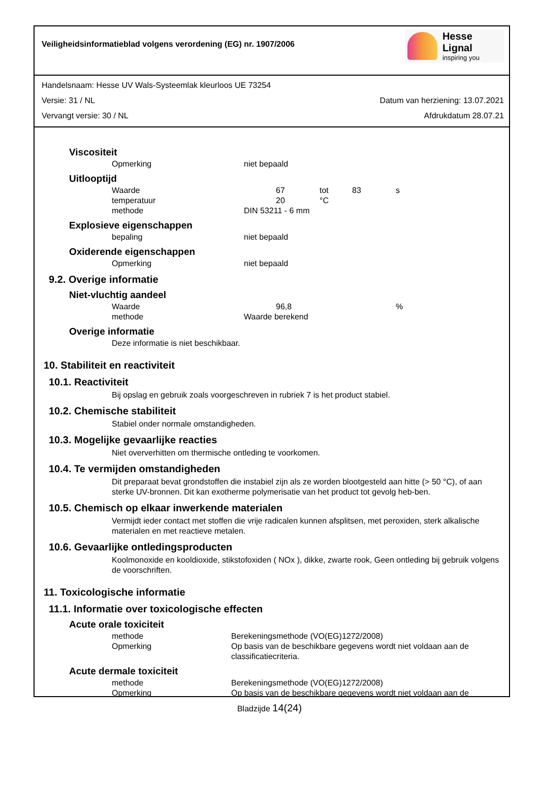Veiligheidsinformatieblad volgens verordening (EG) nr. 1907/2006
Hesse Lignal
inspiring you
Handelsnaam: Hesse UV Wals-Systeemlak kleurloos UE 73254
Versie: 31 / NL Datum van herziening: 13.07.2021
Vervangt versie: 30 / NL Afdrukdatum 28.07.21
Viscositeit
| Opmerking | niet bepaald |
Uitlooptijd
| Waarde | | 67 | tot | 83 | s |
| temperatuur | | 20 | °C | | |
| methode | DIN 53211 - 6 mm | | | | |
Explosieve eigenschappen
| bepaling | niet bepaald |
Oxiderende eigenschappen
| Opmerking | niet bepaald |
9.2. Overige informatie
Niet-vluchtig aandeel
| Waarde | | 96,8 | % |
| methode | Waarde berekend | | |
Overige informatie
Deze informatie is niet beschikbaar.
10. Stabiliteit en reactiviteit
10.1. Reactiviteit
Bij opslag en gebruik zoals voorgeschreven in rubriek 7 is het product stabiel.
10.2. Chemische stabiliteit
Stabiel onder normale omstandigheden.
10.3. Mogelijke gevaarlijke reacties
Niet oververhitten om thermische ontleding te voorkomen.
10.4. Te vermijden omstandigheden
Dit preparaat bevat grondstoffen die instabiel zijn als ze worden blootgesteld aan hitte (> 50 °C), of aan sterke UV-bronnen. Dit kan exotherme polymerisatie van het product tot gevolg heb-ben.
10.5. Chemisch op elkaar inwerkende materialen
Vermijdt ieder contact met stoffen die vrije radicalen kunnen afsplitsen, met peroxiden, sterk alkalische materialen en met reactieve metalen.
10.6. Gevaarlijke ontledingsproducten
Koolmonoxide en kooldioxide, stikstofoxiden ( NOx ), dikke, zwarte rook, Geen ontleding bij gebruik volgens de voorschriften.
11. Toxicologische informatie
11.1. Informatie over toxicologische effecten
Acute orale toxiciteit
| methode | Berekeningsmethode (VO(EG)1272/2008) |
| Opmerking | Op basis van de beschikbare gegevens wordt niet voldaan aan de classificatiecriteria. |
Acute dermale toxiciteit
| methode | Berekeningsmethode (VO(EG)1272/2008) |
| Opmerking | Op basis van de beschikbare gegevens wordt niet voldaan aan de |
Bladzijde 14(24)